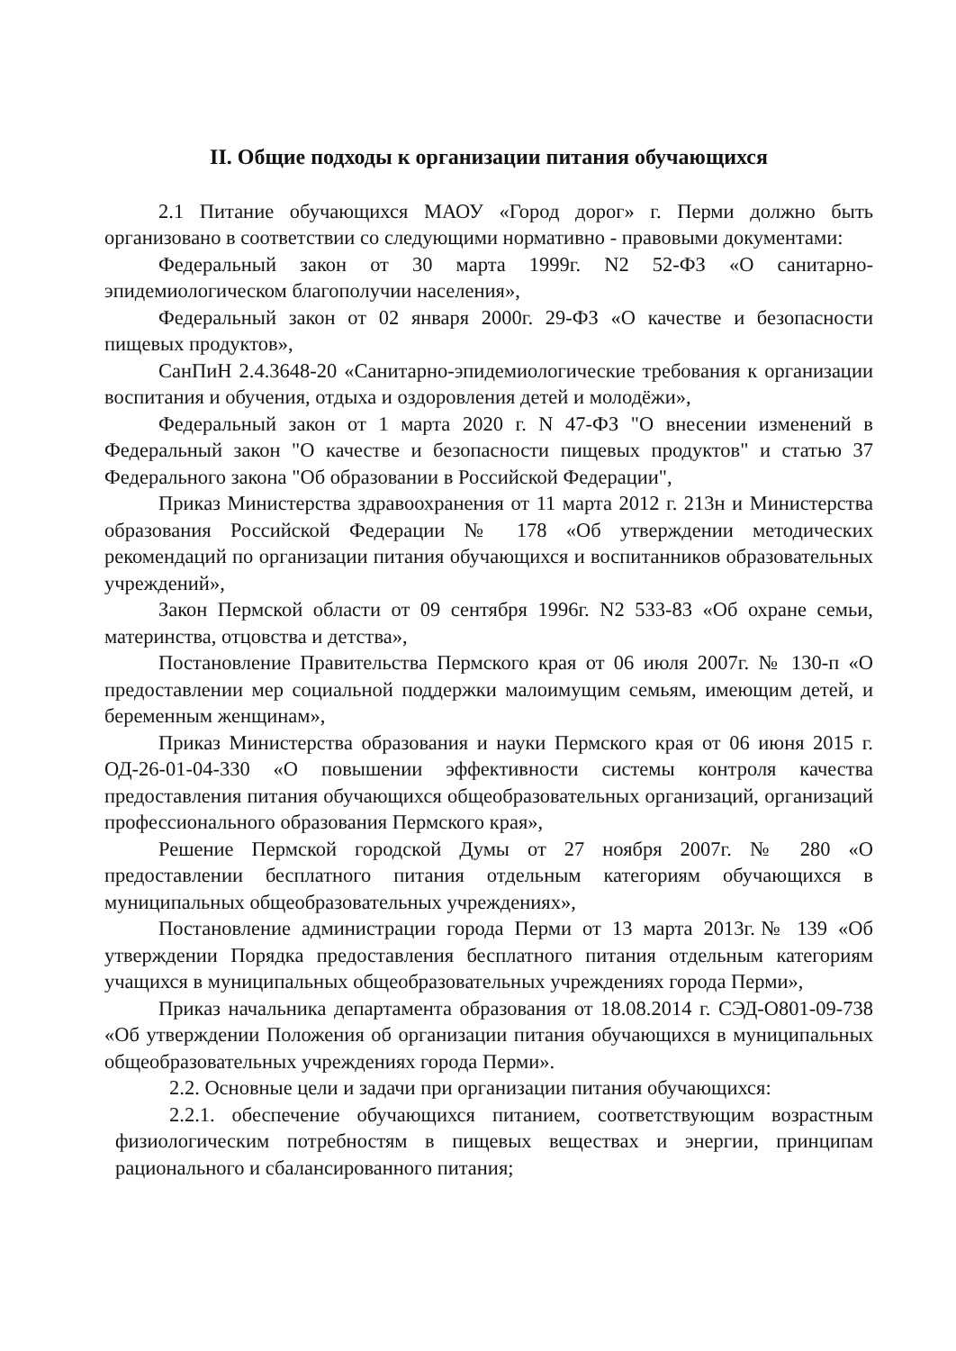II. Общие подходы к организации питания обучающихся
2.1 Питание обучающихся МАОУ «Город дорог» г. Перми должно быть организовано в соответствии со следующими нормативно - правовыми документами:
Федеральный закон от 30 марта 1999г. N2 52-ФЗ «О санитарно-эпидемиологическом благополучии населения»,
Федеральный закон от 02 января 2000г. 29-ФЗ «О качестве и безопасности пищевых продуктов»,
СанПиН 2.4.3648-20 «Санитарно-эпидемиологические требования к организации воспитания и обучения, отдыха и оздоровления детей и молодёжи»,
Федеральный закон от 1 марта 2020 г. N 47-ФЗ "О внесении изменений в Федеральный закон "О качестве и безопасности пищевых продуктов" и статью 37 Федерального закона "Об образовании в Российской Федерации",
Приказ Министерства здравоохранения от 11 марта 2012 г. 213н и Министерства образования Российской Федерации № 178 «Об утверждении методических рекомендаций по организации питания обучающихся и воспитанников образовательных учреждений»,
Закон Пермской области от 09 сентября 1996г. N2 533-83 «Об охране семьи, материнства, отцовства и детства»,
Постановление Правительства Пермского края от 06 июля 2007г. № 130-п «О предоставлении мер социальной поддержки малоимущим семьям, имеющим детей, и беременным женщинам»,
Приказ Министерства образования и науки Пермского края от 06 июня 2015 г. ОД-26-01-04-330 «О повышении эффективности системы контроля качества предоставления питания обучающихся общеобразовательных организаций, организаций профессионального образования Пермского края»,
Решение Пермской городской Думы от 27 ноября 2007г. № 280 «О предоставлении бесплатного питания отдельным категориям обучающихся в муниципальных общеобразовательных учреждениях»,
Постановление администрации города Перми от 13 марта 2013г.№ 139 «Об утверждении Порядка предоставления бесплатного питания отдельным категориям учащихся в муниципальных общеобразовательных учреждениях города Перми»,
Приказ начальника департамента образования от 18.08.2014 г. СЭД-О801-09-738 «Об утверждении Положения об организации питания обучающихся в муниципальных общеобразовательных учреждениях города Перми».
2.2. Основные цели и задачи при организации питания обучающихся:
2.2.1. обеспечение обучающихся питанием, соответствующим возрастным физиологическим потребностям в пищевых веществах и энергии, принципам рационального и сбалансированного питания;